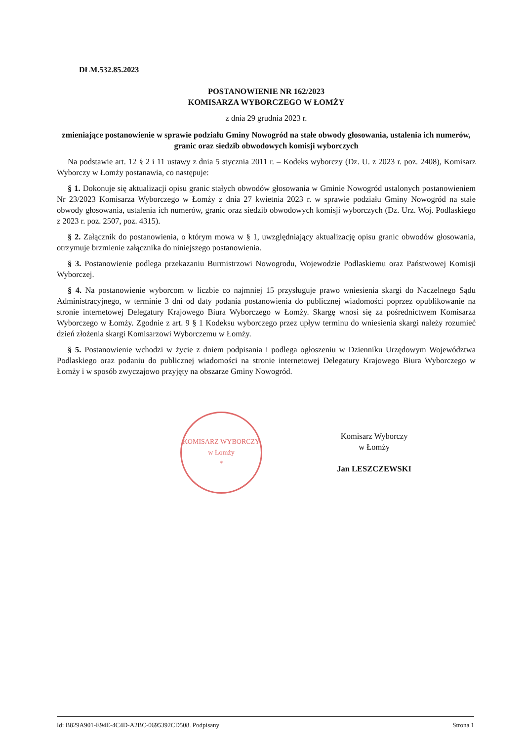DŁM.532.85.2023
POSTANOWIENIE NR 162/2023
KOMISARZA WYBORCZEGO W ŁOMŻY
z dnia 29 grudnia 2023 r.
zmieniające postanowienie w sprawie podziału Gminy Nowogród na stałe obwody głosowania, ustalenia ich numerów, granic oraz siedzib obwodowych komisji wyborczych
Na podstawie art. 12 § 2 i 11 ustawy z dnia 5 stycznia 2011 r. – Kodeks wyborczy (Dz. U. z 2023 r. poz. 2408), Komisarz Wyborczy w Łomży postanawia, co następuje:
§ 1. Dokonuje się aktualizacji opisu granic stałych obwodów głosowania w Gminie Nowogród ustalonych postanowieniem Nr 23/2023 Komisarza Wyborczego w Łomży z dnia 27 kwietnia 2023 r. w sprawie podziału Gminy Nowogród na stałe obwody głosowania, ustalenia ich numerów, granic oraz siedzib obwodowych komisji wyborczych (Dz. Urz. Woj. Podlaskiego z 2023 r. poz. 2507, poz. 4315).
§ 2. Załącznik do postanowienia, o którym mowa w § 1, uwzględniający aktualizację opisu granic obwodów głosowania, otrzymuje brzmienie załącznika do niniejszego postanowienia.
§ 3. Postanowienie podlega przekazaniu Burmistrzowi Nowogrodu, Wojewodzie Podlaskiemu oraz Państwowej Komisji Wyborczej.
§ 4. Na postanowienie wyborcom w liczbie co najmniej 15 przysługuje prawo wniesienia skargi do Naczelnego Sądu Administracyjnego, w terminie 3 dni od daty podania postanowienia do publicznej wiadomości poprzez opublikowanie na stronie internetowej Delegatury Krajowego Biura Wyborczego w Łomży. Skargę wnosi się za pośrednictwem Komisarza Wyborczego w Łomży. Zgodnie z art. 9 § 1 Kodeksu wyborczego przez upływ terminu do wniesienia skargi należy rozumieć dzień złożenia skargi Komisarzowi Wyborczemu w Łomży.
§ 5. Postanowienie wchodzi w życie z dniem podpisania i podlega ogłoszeniu w Dzienniku Urzędowym Województwa Podlaskiego oraz podaniu do publicznej wiadomości na stronie internetowej Delegatury Krajowego Biura Wyborczego w Łomży i w sposób zwyczajowo przyjęty na obszarze Gminy Nowogród.
KOMISARZ WYBORCZY
w Łomży
*
Komisarz Wyborczy
w Łomży
Jan LESZCZEWSKI
Id: B829A901-E94E-4C4D-A2BC-0695392CD508. Podpisany Strona 1